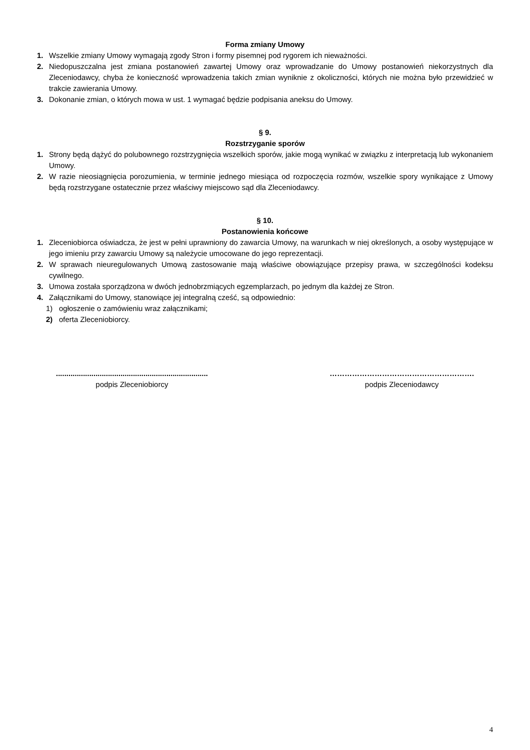Forma zmiany Umowy
1. Wszelkie zmiany Umowy wymagają zgody Stron i formy pisemnej pod rygorem ich nieważności.
2. Niedopuszczalna jest zmiana postanowień zawartej Umowy oraz wprowadzanie do Umowy postanowień niekorzystnych dla Zleceniodawcy, chyba że konieczność wprowadzenia takich zmian wyniknie z okoliczności, których nie można było przewidzieć w trakcie zawierania Umowy.
3. Dokonanie zmian, o których mowa w ust. 1 wymagać będzie podpisania aneksu do Umowy.
§ 9.
Rozstrzyganie sporów
1. Strony będą dążyć do polubownego rozstrzygnięcia wszelkich sporów, jakie mogą wynikać w związku z interpretacją lub wykonaniem Umowy.
2. W razie nieosiągnięcia porozumienia, w terminie jednego miesiąca od rozpoczęcia rozmów, wszelkie spory wynikające z Umowy będą rozstrzygane ostatecznie przez właściwy miejscowo sąd dla Zleceniodawcy.
§ 10.
Postanowienia końcowe
1. Zleceniobiorca oświadcza, że jest w pełni uprawniony do zawarcia Umowy, na warunkach w niej określonych, a osoby występujące w jego imieniu przy zawarciu Umowy są należycie umocowane do jego reprezentacji.
2. W sprawach nieuregulowanych Umową zastosowanie mają właściwe obowiązujące przepisy prawa, w szczególności kodeksu cywilnego.
3. Umowa została sporządzona w dwóch jednobrzmiących egzemplarzach, po jednym dla każdej ze Stron.
4. Załącznikami do Umowy, stanowiące jej integralną cześć, są odpowiednio:
1) ogłoszenie o zamówieniu wraz załącznikami;
2) oferta Zleceniobiorcy.
.........................................................................
podpis Zleceniobiorcy
………………………………………………….
podpis Zleceniodawcy
4